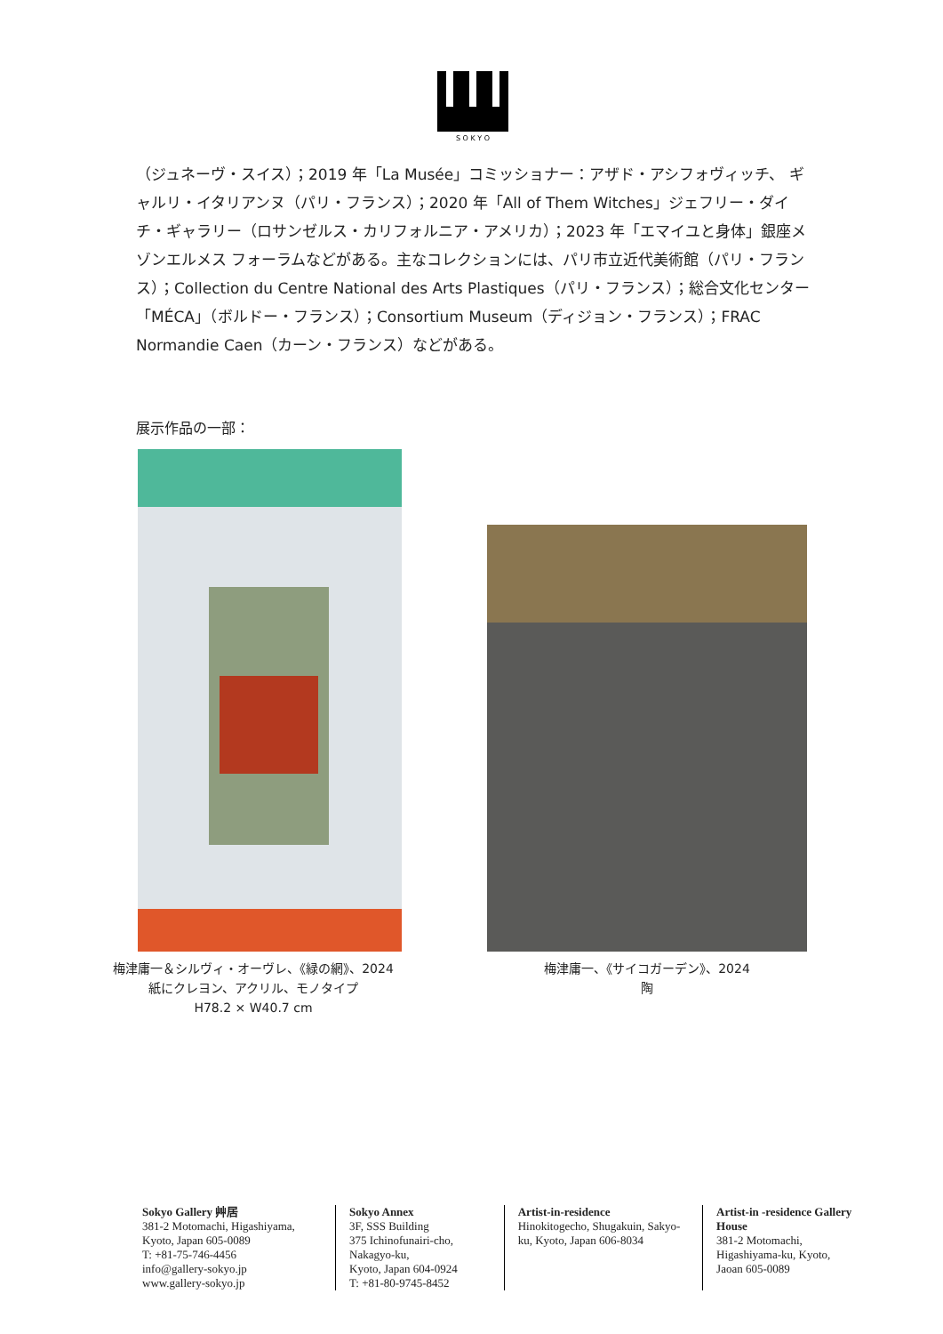S O K Y O
（ジュネーヴ・スイス）；2019 年「La Musée」コミッショナー：アザド・アシフォヴィッチ、 ギャルリ・イタリアンヌ（パリ・フランス）；2020 年「All of Them Witches」ジェフリー・ダイチ・ギャラリー（ロサンゼルス・カリフォルニア・アメリカ）；2023 年「エマイユと身体」銀座メゾンエルメス フォーラムなどがある。主なコレクションには、パリ市立近代美術館（パリ・フランス）；Collection du Centre National des Arts Plastiques（パリ・フランス）；総合文化センター「MÉCA」（ボルドー・フランス）；Consortium Museum（ディジョン・フランス）；FRAC Normandie Caen（カーン・フランス）などがある。
展示作品の一部：
梅津庸一＆シルヴィ・オーヴレ、《緑の網》、2024
紙にクレヨン、アクリル、モノタイプ
H78.2 × W40.7 cm
梅津庸一、《サイコガーデン》、2024
陶
Sokyo Gallery 艸居
381-2 Motomachi, Higashiyama,
Kyoto, Japan 605-0089
T: +81-75-746-4456
info@gallery-sokyo.jp
www.gallery-sokyo.jp
Sokyo Annex
3F, SSS Building
375 Ichinofunairi-cho,
Nakagyo-ku,
Kyoto, Japan 604-0924
T: +81-80-9745-8452
Artist-in-residence
Hinokitogecho, Shugakuin, Sakyo-ku, Kyoto, Japan 606-8034
Artist-in -residence Gallery House
381-2 Motomachi, Higashiyama-ku, Kyoto, Jaoan 605-0089